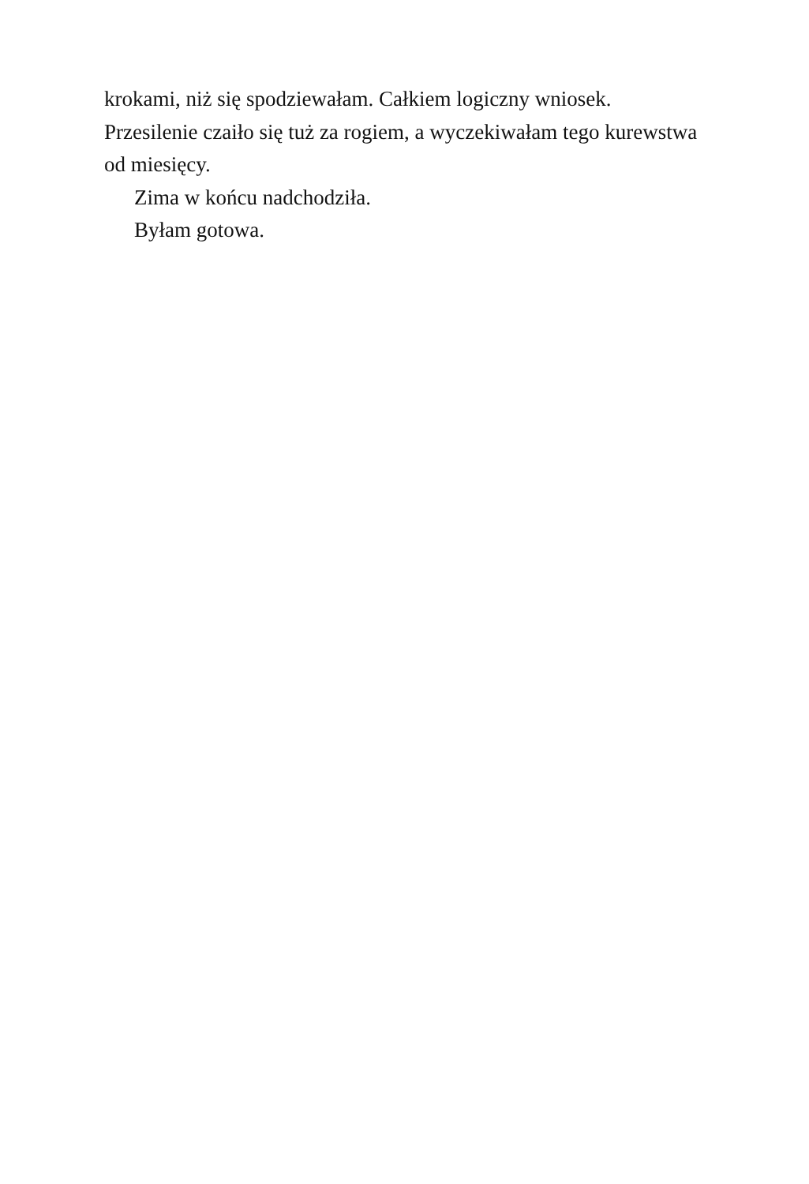krokami, niż się spodziewałam. Całkiem logiczny wniosek. Przesilenie czaiło się tuż za rogiem, a wyczekiwałam tego kurewstwa od miesięcy.
Zima w końcu nadchodziła.
Byłam gotowa.